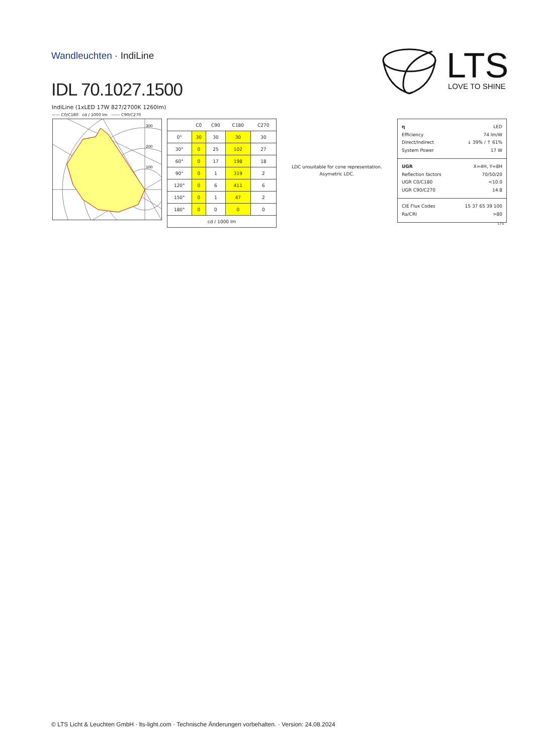Wandleuchten · IndiLine
IDL 70.1027.1500
LTS
LOVE TO SHINE
IndiLine (1xLED 17W 827/2700K 1260lm)
—— C0/C180 cd / 1000 lm ------ C90/C270
300
200
100
| | C0 | C90 | C180 | C270 |
| --- | --- | --- | --- | --- |
| 0° | 30 | 30 | 30 | 30 |
| 30° | 0 | 25 | 102 | 27 |
| 60° | 0 | 17 | 198 | 18 |
| 90° | 0 | 1 | 319 | 2 |
| 120° | 0 | 6 | 411 | 6 |
| 150° | 0 | 1 | 47 | 2 |
| 180° | 0 | 0 | 0 | 0 |
| cd / 1000 lm | | | | |
LDC unsuitable for cone representation.
Asymetric LDC.
η LED
Efficiency 74 lm/W
Direct/Indirect ↓ 39% / ↑ 61%
System Power 17 W
UGR X=4H, Y=8H
Reflection factors 70/50/20
UGR C0/C180 <10.0
UGR C90/C270 14.8
CIE Flux Codes 15 37 65 39 100
Ra/CRI >80
LTS
© LTS Licht & Leuchten GmbH · lts-light.com · Technische Änderungen vorbehalten. · Version: 24.08.2024